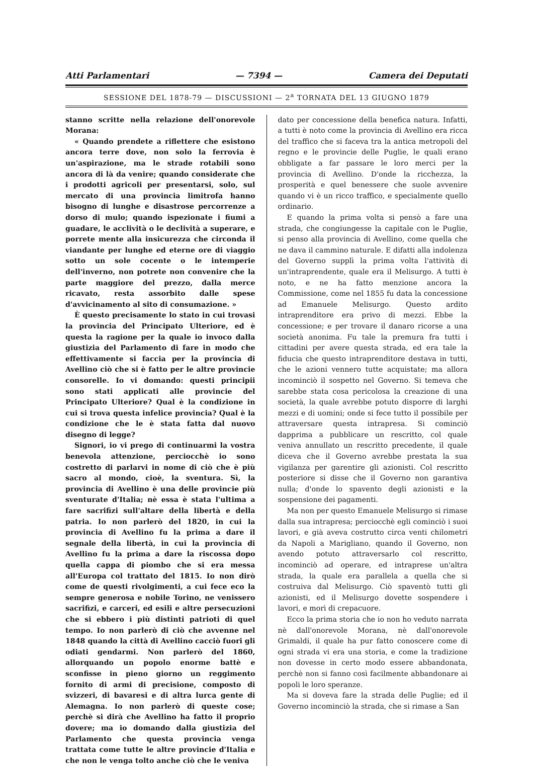Atti Parlamentari — 7394 — Camera dei Deputati
SESSIONE DEL 1878-79 — DISCUSSIONI — 2<sup>a</sup> TORNATA DEL 13 GIUGNO 1879
stanno scritte nella relazione dell'onorevole Morana:
« Quando prendete a riflettere che esistono ancora terre dove, non solo la ferrovia è un'aspirazione, ma le strade rotabili sono ancora di là da venire; quando considerate che i prodotti agricoli per presentarsi, solo, sul mercato di una provincia limitrofa hanno bisogno di lunghe e disastrose percorrenze a dorso di mulo; quando ispezionate i fiumi a guadare, le acclività o le declività a superare, e porrete mente alla insicurezza che circonda il viandante per lunghe ed eterne ore di viaggio sotto un sole cocente o le intemperie dell'inverno, non potrete non convenire che la parte maggiore del prezzo, dalla merce ricavato, resta assorbito dalle spese d'avvicinamento al sito di consumazione. »
È questo precisamente lo stato in cui trovasi la provincia del Principato Ulteriore, ed è questa la ragione per la quale io invoco dalla giustizia del Parlamento di fare in modo che effettivamente si faccia per la provincia di Avellino ciò che si è fatto per le altre provincie consorelle. Io vi domando: questi principii sono stati applicati alle provincie del Principato Ulteriore? Qual è la condizione in cui si trova questa infelice provincia? Qual è la condizione che le è stata fatta dal nuovo disegno di legge?
Signori, io vi prego di continuarmi la vostra benevola attenzione, perciocchè io sono costretto di parlarvi in nome di ciò che è più sacro al mondo, cioè, la sventura. Sì, la provincia di Avellino è una delle provincie più sventurate d'Italia; nè essa è stata l'ultima a fare sacrifizi sull'altare della libertà e della patria. Io non parlerò del 1820, in cui la provincia di Avellino fu la prima a dare il segnale della libertà, in cui la provincia di Avellino fu la prima a dare la riscossa dopo quella cappa di piombo che si era messa all'Europa col trattato del 1815. Io non dirò come de questi rivolgimenti, a cui fece eco la sempre generosa e nobile Torino, ne venissero sacrifizi, e carceri, ed esili e altre persecuzioni che si ebbero i più distinti patrioti di quel tempo. Io non parlerò di ciò che avvenne nel 1848 quando la città di Avellino cacciò fuori gli odiati gendarmi. Non parlerò del 1860, allorquando un popolo enorme battè e sconfisse in pieno giorno un reggimento fornito di armi di precisione, composto di svizzeri, di bavaresi e di altra lurca gente di Alemagna. Io non parlerò di queste cose; perchè si dirà che Avellino ha fatto il proprio dovere; ma io domando dalla giustizia del Parlamento che questa provincia venga trattata come tutte le altre provincie d'Italia e che non le venga tolto anche ciò che le veniva
dato per concessione della benefica natura. Infatti, a tutti è noto come la provincia di Avellino era ricca del traffico che si faceva tra la antica metropoli del regno e le provincie delle Puglie, le quali erano obbligate a far passare le loro merci per la provincia di Avellino. D'onde la ricchezza, la prosperità e quel benessere che suole avvenire quando vi è un ricco traffico, e specialmente quello ordinario.
E quando la prima volta si pensò a fare una strada, che congiungesse la capitale con le Puglie, si penso alla provincia di Avellino, come quella che ne dava il cammino naturale. E difatti alla indolenza del Governo supplì la prima volta l'attività di un'intraprendente, quale era il Melisurgo. A tutti è noto, e ne ha fatto menzione ancora la Commissione, come nel 1855 fu data la concessione ad Emanuele Melisurgo. Questo ardito intraprenditore era privo di mezzi. Ebbe la concessione; e per trovare il danaro ricorse a una società anonima. Fu tale la premura fra tutti i cittadini per avere questa strada, ed era tale la fiducia che questo intraprenditore destava in tutti, che le azioni vennero tutte acquistate; ma allora incominciò il sospetto nel Governo. Si temeva che sarebbe stata cosa pericolosa la creazione di una società, la quale avrebbe potuto disporre di larghi mezzi e di uomini; onde si fece tutto il possibile per attraversare questa intrapresa. Si cominciò dapprima a pubblicare un rescritto, col quale veniva annullato un rescritto precedente, il quale diceva che il Governo avrebbe prestata la sua vigilanza per garentire gli azionisti. Col rescritto posteriore si disse che il Governo non garantiva nulla; d'onde lo spavento degli azionisti e la sospensione dei pagamenti.
Ma non per questo Emanuele Melisurgo si rimase dalla sua intrapresa; perciocchè egli cominciò i suoi lavori, e già aveva costrutto circa venti chilometri da Napoli a Marigliano, quando il Governo, non avendo potuto attraversarlo col rescritto, incominciò ad operare, ed intraprese un'altra strada, la quale era parallela a quella che si costruiva dal Melisurgo. Ciò spaventò tutti gli azionisti, ed il Melisurgo dovette sospendere i lavori, e morì di crepacuore.
Ecco la prima storia che io non ho veduto narrata nè dall'onorevole Morana, nè dall'onorevole Grimaldi, il quale ha pur fatto conoscere come di ogni strada vi era una storia, e come la tradizione non dovesse in certo modo essere abbandonata, perchè non si fanno così facilmente abbandonare ai popoli le loro speranze.
Ma si doveva fare la strada delle Puglie; ed il Governo incominciò la strada, che si rimase a San